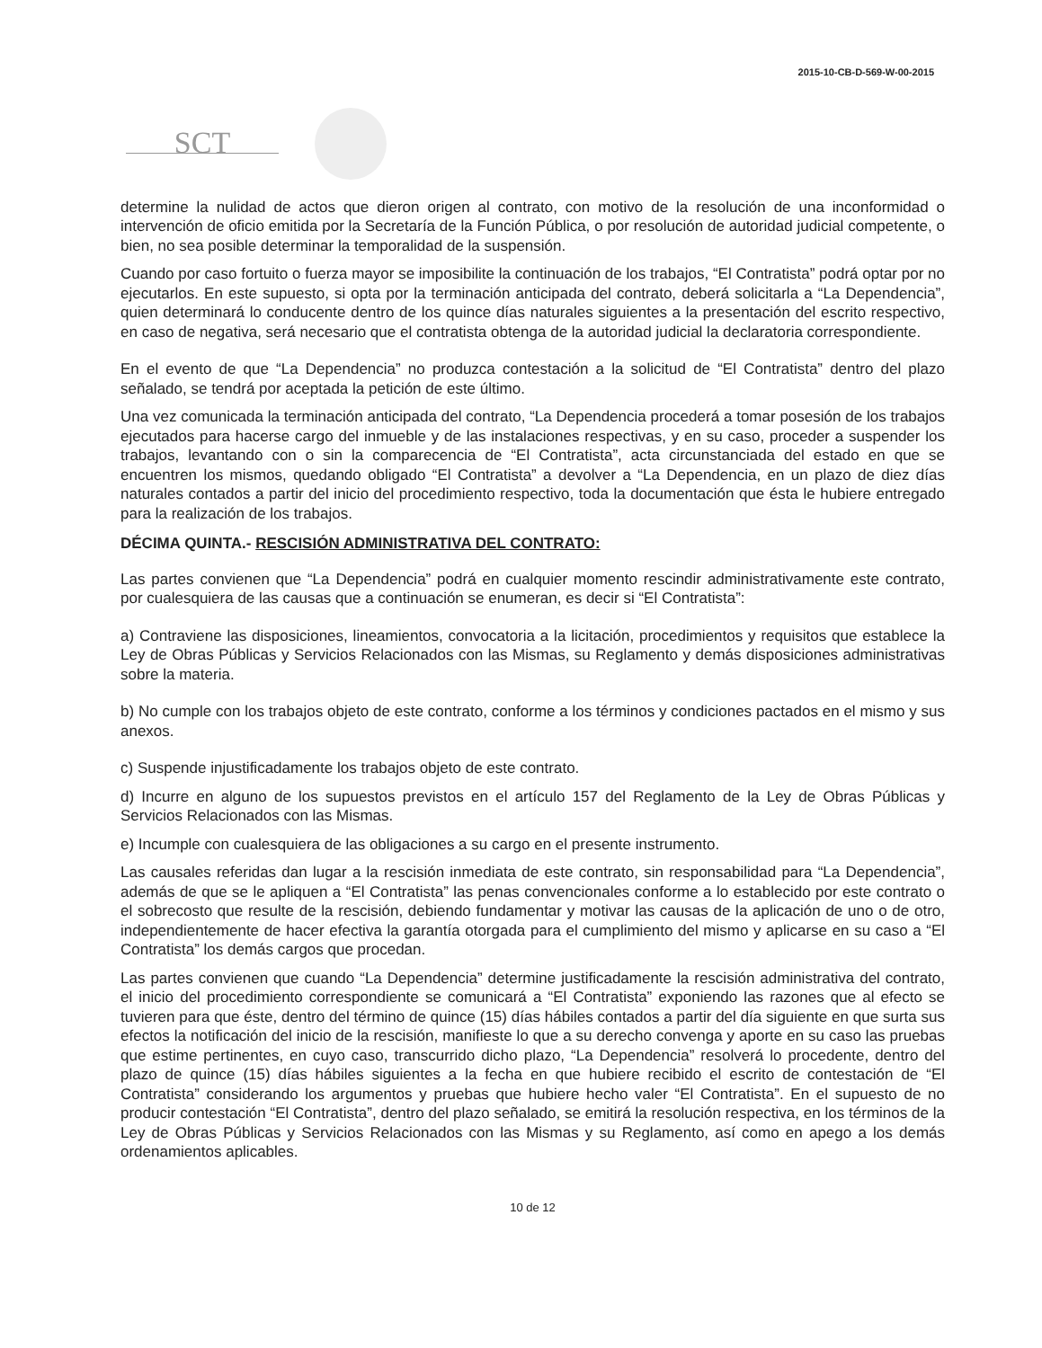2015-10-CB-D-569-W-00-2015
SCT
determine la nulidad de actos que dieron origen al contrato, con motivo de la resolución de una inconformidad o intervención de oficio emitida por la Secretaría de la Función Pública, o por resolución de autoridad judicial competente, o bien, no sea posible determinar la temporalidad de la suspensión.
Cuando por caso fortuito o fuerza mayor se imposibilite la continuación de los trabajos, “El Contratista” podrá optar por no ejecutarlos. En este supuesto, si opta por la terminación anticipada del contrato, deberá solicitarla a “La Dependencia”, quien determinará lo conducente dentro de los quince días naturales siguientes a la presentación del escrito respectivo, en caso de negativa, será necesario que el contratista obtenga de la autoridad judicial la declaratoria correspondiente.
En el evento de que “La Dependencia” no produzca contestación a la solicitud de “El Contratista” dentro del plazo señalado, se tendrá por aceptada la petición de este último.
Una vez comunicada la terminación anticipada del contrato, “La Dependencia procederá a tomar posesión de los trabajos ejecutados para hacerse cargo del inmueble y de las instalaciones respectivas, y en su caso, proceder a suspender los trabajos, levantando con o sin la comparecencia de “El Contratista”, acta circunstanciada del estado en que se encuentren los mismos, quedando obligado “El Contratista” a devolver a “La Dependencia, en un plazo de diez días naturales contados a partir del inicio del procedimiento respectivo, toda la documentación que ésta le hubiere entregado para la realización de los trabajos.
DÉCIMA QUINTA.- RESCISIÓN ADMINISTRATIVA DEL CONTRATO:
Las partes convienen que “La Dependencia” podrá en cualquier momento rescindir administrativamente este contrato, por cualesquiera de las causas que a continuación se enumeran, es decir si “El Contratista”:
a) Contraviene las disposiciones, lineamientos, convocatoria a la licitación, procedimientos y requisitos que establece la Ley de Obras Públicas y Servicios Relacionados con las Mismas, su Reglamento y demás disposiciones administrativas sobre la materia.
b) No cumple con los trabajos objeto de este contrato, conforme a los términos y condiciones pactados en el mismo y sus anexos.
c) Suspende injustificadamente los trabajos objeto de este contrato.
d) Incurre en alguno de los supuestos previstos en el artículo 157 del Reglamento de la Ley de Obras Públicas y Servicios Relacionados con las Mismas.
e) Incumple con cualesquiera de las obligaciones a su cargo en el presente instrumento.
Las causales referidas dan lugar a la rescisión inmediata de este contrato, sin responsabilidad para “La Dependencia”, además de que se le apliquen a “El Contratista” las penas convencionales conforme a lo establecido por este contrato o el sobrecosto que resulte de la rescisión, debiendo fundamentar y motivar las causas de la aplicación de uno o de otro, independientemente de hacer efectiva la garantía otorgada para el cumplimiento del mismo y aplicarse en su caso a “El Contratista” los demás cargos que procedan.
Las partes convienen que cuando “La Dependencia” determine justificadamente la rescisión administrativa del contrato, el inicio del procedimiento correspondiente se comunicará a “El Contratista” exponiendo las razones que al efecto se tuvieren para que éste, dentro del término de quince (15) días hábiles contados a partir del día siguiente en que surta sus efectos la notificación del inicio de la rescisión, manifieste lo que a su derecho convenga y aporte en su caso las pruebas que estime pertinentes, en cuyo caso, transcurrido dicho plazo, “La Dependencia” resolverá lo procedente, dentro del plazo de quince (15) días hábiles siguientes a la fecha en que hubiere recibido el escrito de contestación de “El Contratista” considerando los argumentos y pruebas que hubiere hecho valer “El Contratista”. En el supuesto de no producir contestación “El Contratista”, dentro del plazo señalado, se emitirá la resolución respectiva, en los términos de la Ley de Obras Públicas y Servicios Relacionados con las Mismas y su Reglamento, así como en apego a los demás ordenamientos aplicables.
10 de 12